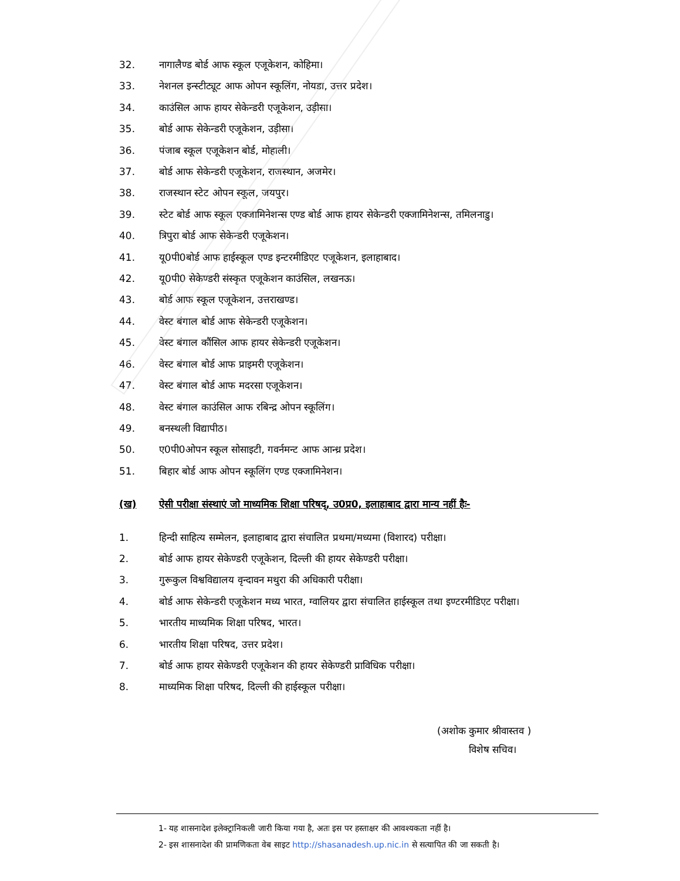32. नागालैण्ड बोर्ड आफ स्कूल एजूकेशन, कोहिमा।
33. नेशनल इन्स्टीट्यूट आफ ओपन स्कूलिंग, नोयडा, उत्तर प्रदेश।
34. काउंसिल आफ हायर सेकेन्डरी एजूकेशन, उड़ीसा।
35. बोर्ड आफ सेकेन्डरी एजूकेशन, उड़ीसा।
36. पंजाब स्कूल एजूकेशन बोर्ड, मोहाली।
37. बोर्ड आफ सेकेन्डरी एजूकेशन, राजस्थान, अजमेर।
38. राजस्थान स्टेट ओपन स्कूल, जयपुर।
39. स्टेट बोर्ड आफ स्कूल एक्जामिनेशन्स एण्ड बोर्ड आफ हायर सेकेन्डरी एक्जामिनेशन्स, तमिलनाडु।
40. त्रिपुरा बोर्ड आफ सेकेन्डरी एजूकेशन।
41. यू0पी0बोर्ड आफ हाईस्कूल एण्ड इन्टरमीडिएट एजूकेशन, इलाहाबाद।
42. यू0पी0 सेकेण्डरी संस्कृत एजूकेशन काउंसिल, लखनऊ।
43. बोर्ड आफ स्कूल एजूकेशन, उत्तराखण्ड।
44. वेस्ट बंगाल बोर्ड आफ सेकेन्डरी एजूकेशन।
45. वेस्ट बंगाल कौंसिल आफ हायर सेकेन्डरी एजूकेशन।
46. वेस्ट बंगाल बोर्ड आफ प्राइमरी एजूकेशन।
47. वेस्ट बंगाल बोर्ड आफ मदरसा एजूकेशन।
48. वेस्ट बंगाल काउंसिल आफ रबिन्द्र ओपन स्कूलिंग।
49. बनस्थली विद्यापीठ।
50. ए0पी0ओपन स्कूल सोसाइटी, गवर्नमन्ट आफ आन्ध्र प्रदेश।
51. बिहार बोर्ड आफ ओपन स्कूलिंग एण्ड एक्जामिनेशन।
(ख) ऐसी परीक्षा संस्थाएं जो माध्यमिक शिक्षा परिषद्, उ0प्र0, इलाहाबाद द्वारा मान्य नहीं हैः-
1. हिन्दी साहित्य सम्मेलन, इलाहाबाद द्वारा संचालित प्रथमा/मध्यमा (विशारद) परीक्षा।
2. बोर्ड आफ हायर सेकेण्डरी एजूकेशन, दिल्ली की हायर सेकेण्डरी परीक्षा।
3. गुरूकुल विश्वविद्यालय वृन्दावन मथुरा की अधिकारी परीक्षा।
4. बोर्ड आफ सेकेन्डरी एजूकेशन मध्य भारत, ग्वालियर द्वारा संचालित हाईस्कूल तथा इण्टरमीडिएट परीक्षा।
5. भारतीय माध्यमिक शिक्षा परिषद, भारत।
6. भारतीय शिक्षा परिषद, उत्तर प्रदेश।
7. बोर्ड आफ हायर सेकेण्डरी एजूकेशन की हायर सेकेण्डरी प्राविधिक परीक्षा।
8. माध्यमिक शिक्षा परिषद, दिल्ली की हाईस्कूल परीक्षा।
(अशोक कुमार श्रीवास्तव )
विशेष सचिव।
1- यह शासनादेश इलेक्ट्रानिकली जारी किया गया है, अतः इस पर हस्ताक्षर की आवश्यकता नहीं है।
2- इस शासनादेश की प्रामणिकता वेब साइट http://shasanadesh.up.nic.in से सत्यापित की जा सकती है।